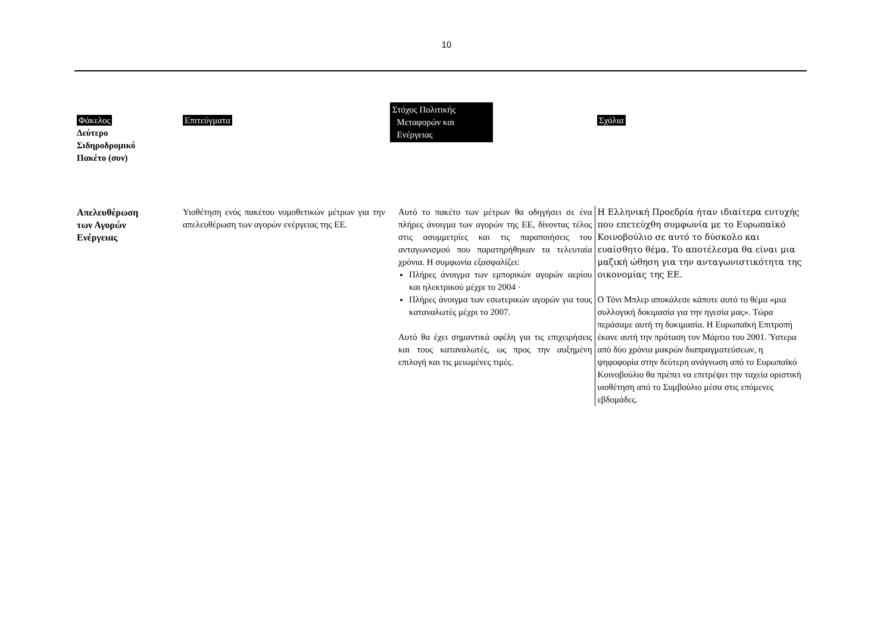10
| Φάκελος Δεύτερο Σιδηροδρομικό Πακέτο (συν) | Επιτεύγματα | Στόχος Πολιτικής Μεταφορών και Ενέργειας | Σχόλια |
| --- | --- | --- | --- |
| Απελευθέρωση των Αγορών Ενέργειας | Υιοθέτηση ενός πακέτου νομοθετικών μέτρων για την απελευθέρωση των αγορών ενέργειας της ΕΕ. | Αυτό το πακέτο των μέτρων θα οδηγήσει σε ένα πλήρες άνοιγμα των αγορών της ΕΕ, δίνοντας τέλος στις ασυμμετρίες και τις παραποιήσεις του ανταγωνισμού που παρατηρήθηκαν τα τελευταία χρόνια. Η συμφωνία εξασφαλίζει: Πλήρες άνοιγμα των εμπορικών αγορών αερίου και ηλεκτρικού μέχρι το 2004 · Πλήρες άνοιγμα των εσωτερικών αγορών για τους καταναλωτές μέχρι το 2007. Αυτό θα έχει σημαντικά οφέλη για τις επιχειρήσεις και τους καταναλωτές, ως προς την αυξημένη επιλογή και τις μειωμένες τιμές. | Η Ελληνική Προεδρία ήταν ιδιαίτερα ευτυχής που επετεύχθη συμφωνία με το Ευρωπαϊκό Κοινοβούλιο σε αυτό το δύσκολο και ευαίσθητο θέμα. Το αποτέλεσμα θα είναι μια μαζική ώθηση για την ανταγωνιστικότητα της οικονομίας της ΕΕ. Ο Τόνι Μπλερ αποκάλεσε κάποτε αυτό το θέμα «μια συλλογική δοκιμασία για την ηγεσία μας». Τώρα περάσαμε αυτή τη δοκιμασία. Η Ευρωπαϊκή Επιτροπή έκανε αυτή την πρόταση τον Μάρτιο του 2001. Ύστερα από δύο χρόνια μακρών διαπραγματεύσεων, η ψηφοφορία στην δεύτερη ανάγνωση από το Ευρωπαϊκό Κοινοβούλιο θα πρέπει να επιτρέψει την ταχεία οριστική υιοθέτηση από το Συμβούλιο μέσα στις επόμενες εβδομάδες. |